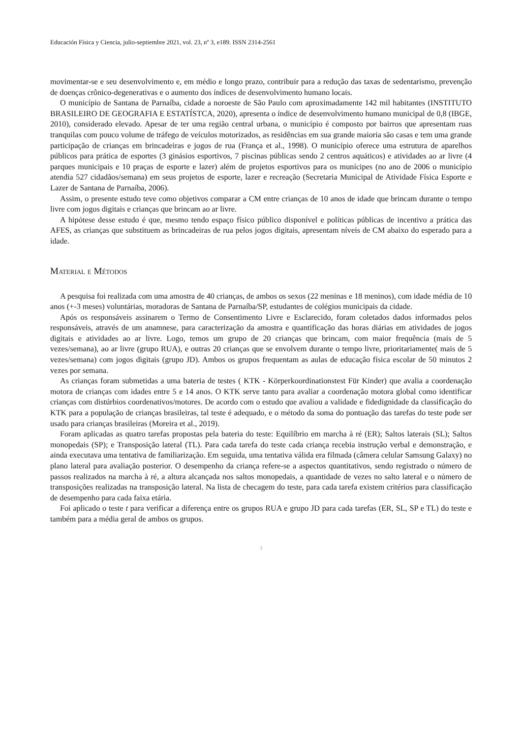Educación Física y Ciencia, julio-septiembre 2021, vol. 23, nº 3, e189. ISSN 2314-2561
movimentar-se e seu desenvolvimento e, em médio e longo prazo, contribuir para a redução das taxas de sedentarismo, prevenção de doenças crônico-degenerativas e o aumento dos índices de desenvolvimento humano locais.
O município de Santana de Parnaíba, cidade a noroeste de São Paulo com aproximadamente 142 mil habitantes (INSTITUTO BRASILEIRO DE GEOGRAFIA E ESTATÍSTCA, 2020), apresenta o índice de desenvolvimento humano municipal de 0,8 (IBGE, 2010), considerado elevado. Apesar de ter uma região central urbana, o município é composto por bairros que apresentam ruas tranquilas com pouco volume de tráfego de veículos motorizados, as residências em sua grande maioria são casas e tem uma grande participação de crianças em brincadeiras e jogos de rua (França et al., 1998). O município oferece uma estrutura de aparelhos públicos para prática de esportes (3 ginásios esportivos, 7 piscinas públicas sendo 2 centros aquáticos) e atividades ao ar livre (4 parques municipais e 10 praças de esporte e lazer) além de projetos esportivos para os munícipes (no ano de 2006 o município atendia 527 cidadãos/semana) em seus projetos de esporte, lazer e recreação (Secretaria Municipal de Atividade Física Esporte e Lazer de Santana de Parnaíba, 2006).
Assim, o presente estudo teve como objetivos comparar a CM entre crianças de 10 anos de idade que brincam durante o tempo livre com jogos digitais e crianças que brincam ao ar livre.
A hipótese desse estudo é que, mesmo tendo espaço físico público disponível e políticas públicas de incentivo a prática das AFES, as crianças que substituem as brincadeiras de rua pelos jogos digitais, apresentam níveis de CM abaixo do esperado para a idade.
Material e Métodos
A pesquisa foi realizada com uma amostra de 40 crianças, de ambos os sexos (22 meninas e 18 meninos), com idade média de 10 anos (+-3 meses) voluntárias, moradoras de Santana de Parnaíba/SP, estudantes de colégios municipais da cidade.
Após os responsáveis assinarem o Termo de Consentimento Livre e Esclarecido, foram coletados dados informados pelos responsáveis, através de um anamnese, para caracterização da amostra e quantificação das horas diárias em atividades de jogos digitais e atividades ao ar livre. Logo, temos um grupo de 20 crianças que brincam, com maior frequência (mais de 5 vezes/semana), ao ar livre (grupo RUA), e outras 20 crianças que se envolvem durante o tempo livre, prioritariamente( mais de 5 vezes/semana) com jogos digitais (grupo JD). Ambos os grupos frequentam as aulas de educação física escolar de 50 minutos 2 vezes por semana.
As crianças foram submetidas a uma bateria de testes ( KTK - Körperkoordinationstest Für Kinder) que avalia a coordenação motora de crianças com idades entre 5 e 14 anos. O KTK serve tanto para avaliar a coordenação motora global como identificar crianças com distúrbios coordenativos/motores. De acordo com o estudo que avaliou a validade e fidedignidade da classificação do KTK para a população de crianças brasileiras, tal teste é adequado, e o método da soma do pontuação das tarefas do teste pode ser usado para crianças brasileiras (Moreira et al., 2019).
Foram aplicadas as quatro tarefas propostas pela bateria do teste: Equilíbrio em marcha à ré (ER); Saltos laterais (SL); Saltos monopedais (SP); e Transposição lateral (TL). Para cada tarefa do teste cada criança recebia instrução verbal e demonstração, e ainda executava uma tentativa de familiarização. Em seguida, uma tentativa válida era filmada (câmera celular Samsung Galaxy) no plano lateral para avaliação posterior. O desempenho da criança refere-se a aspectos quantitativos, sendo registrado o número de passos realizados na marcha à ré, a altura alcançada nos saltos monopedais, a quantidade de vezes no salto lateral e o número de transposições realizadas na transposição lateral. Na lista de checagem do teste, para cada tarefa existem critérios para classificação de desempenho para cada faixa etária.
Foi aplicado o teste t para verificar a diferença entre os grupos RUA e grupo JD para cada tarefas (ER, SL, SP e TL) do teste e também para a média geral de ambos os grupos.
3